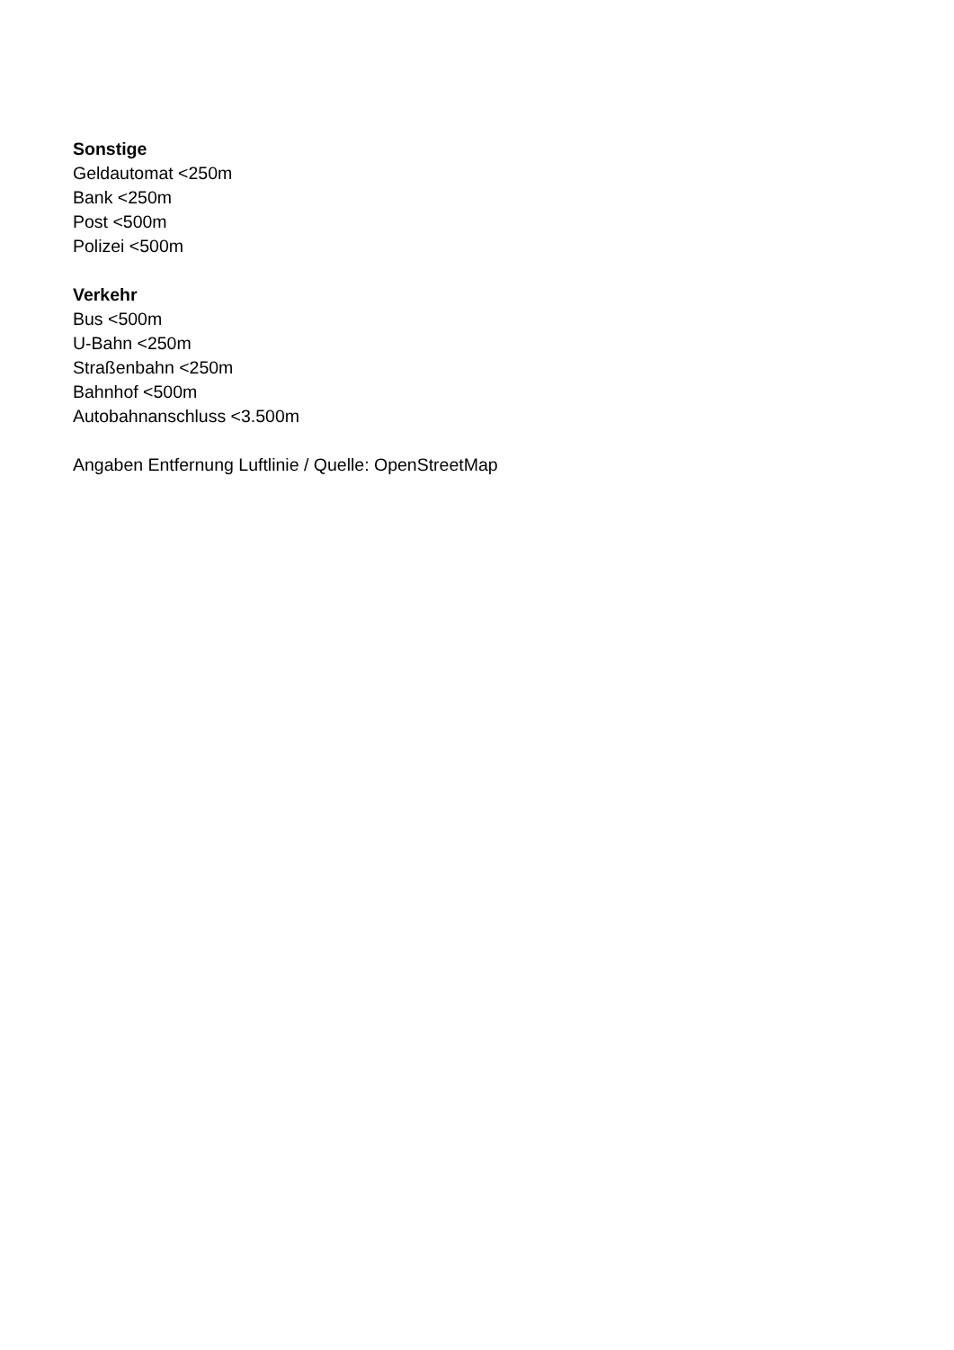Sonstige
Geldautomat <250m
Bank <250m
Post <500m
Polizei <500m
Verkehr
Bus <500m
U-Bahn <250m
Straßenbahn <250m
Bahnhof <500m
Autobahnanschluss <3.500m
Angaben Entfernung Luftlinie / Quelle: OpenStreetMap